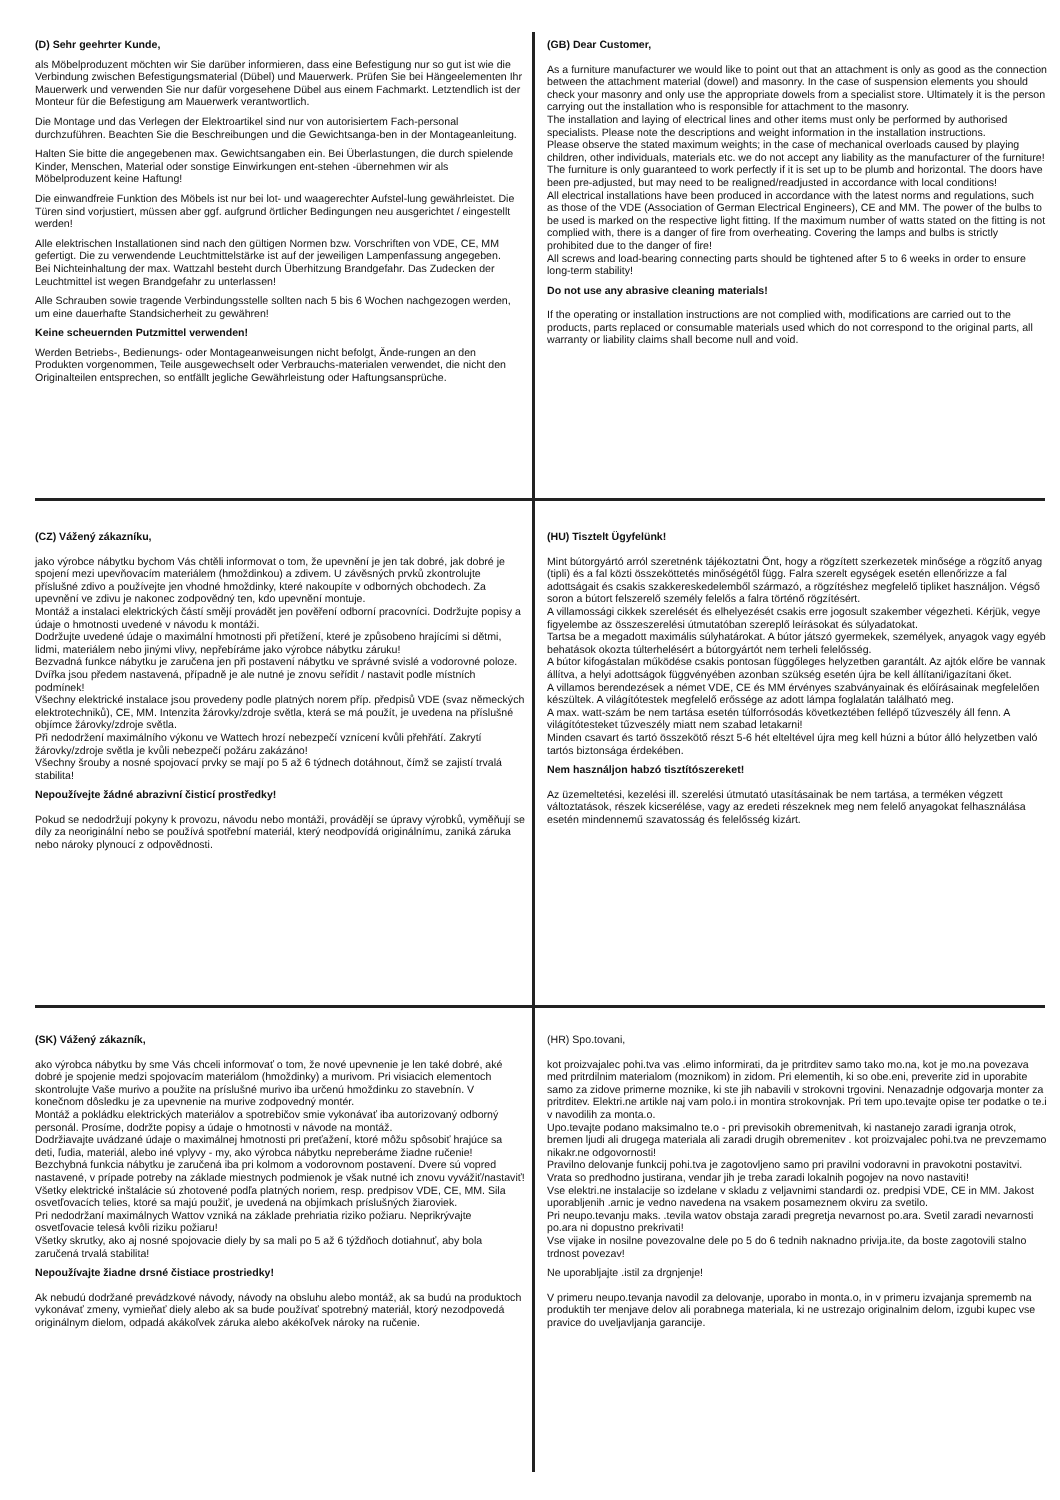(D) Sehr geehrter Kunde,
als Möbelproduzent möchten wir Sie darüber informieren, dass eine Befestigung nur so gut ist wie die Verbindung zwischen Befestigungsmaterial (Dübel) und Mauerwerk. Prüfen Sie bei Hängeelementen Ihr Mauerwerk und verwenden Sie nur dafür vorgesehene Dübel aus einem Fachmarkt. Letztendlich ist der Monteur für die Befestigung am Mauerwerk verantwortlich.
Die Montage und das Verlegen der Elektroartikel sind nur von autorisiertem Fach-personal durchzuführen. Beachten Sie die Beschreibungen und die Gewichtsanga-ben in der Montageanleitung.
Halten Sie bitte die angegebenen max. Gewichtsangaben ein. Bei Überlastungen, die durch spielende Kinder, Menschen, Material oder sonstige Einwirkungen ent-stehen -übernehmen wir als Möbelproduzent keine Haftung!
Die einwandfreie Funktion des Möbels ist nur bei lot- und waagerechter Aufstel-lung gewährleistet. Die Türen sind vorjustiert, müssen aber ggf. aufgrund örtlicher Bedingungen neu ausgerichtet / eingestellt werden!
Alle elektrischen Installationen sind nach den gültigen Normen bzw. Vorschriften von VDE, CE, MM gefertigt. Die zu verwendende Leuchtmittelstärke ist auf der jeweiligen Lampenfassung angegeben.
Bei Nichteinhaltung der max. Wattzahl besteht durch Überhitzung Brandgefahr. Das Zudecken der Leuchtmittel ist wegen Brandgefahr zu unterlassen!
Alle Schrauben sowie tragende Verbindungsstelle sollten nach 5 bis 6 Wochen nachgezogen werden, um eine dauerhafte Standsicherheit zu gewähren!
Keine scheuernden Putzmittel verwenden!
Werden Betriebs-, Bedienungs- oder Montageanweisungen nicht befolgt, Ände-rungen an den Produkten vorgenommen, Teile ausgewechselt oder Verbrauchs-materialen verwendet, die nicht den Originalteilen entsprechen, so entfällt jegliche Gewährleistung oder Haftungsansprüche.
(GB) Dear Customer,
As a furniture manufacturer we would like to point out that an attachment is only as good as the connection between the attachment material (dowel) and masonry. In the case of suspension elements you should check your masonry and only use the appropriate dowels from a specialist store. Ultimately it is the person carrying out the installation who is responsible for attachment to the masonry.
The installation and laying of electrical lines and other items must only be performed by authorised specialists. Please note the descriptions and weight information in the installation instructions.
Please observe the stated maximum weights; in the case of mechanical overloads caused by playing children, other individuals, materials etc. we do not accept any liability as the manufacturer of the furniture!
The furniture is only guaranteed to work perfectly if it is set up to be plumb and horizontal. The doors have been pre-adjusted, but may need to be realigned/readjusted in accordance with local conditions!
All electrical installations have been produced in accordance with the latest norms and regulations, such as those of the VDE (Association of German Electrical Engineers), CE and MM. The power of the bulbs to be used is marked on the respective light fitting. If the maximum number of watts stated on the fitting is not complied with, there is a danger of fire from overheating. Covering the lamps and bulbs is strictly prohibited due to the danger of fire!
All screws and load-bearing connecting parts should be tightened after 5 to 6 weeks in order to ensure long-term stability!
Do not use any abrasive cleaning materials!
If the operating or installation instructions are not complied with, modifications are carried out to the products, parts replaced or consumable materials used which do not correspond to the original parts, all warranty or liability claims shall become null and void.
(CZ) Vážený zákazníku,
jako výrobce nábytku bychom Vás chtěli informovat o tom, že upevnění je jen tak dobré, jak dobré je spojení mezi upevňovacím materiálem (hmoždinkou) a zdivem. U závěsných prvků zkontrolujte příslušné zdivo a používejte jen vhodné hmoždinky, které nakoupíte v odborných obchodech. Za upevnění ve zdivu je nakonec zodpovědný ten, kdo upevnění montuje.
Montáž a instalaci elektrických částí smějí provádět jen pověření odborní pracovníci. Dodržujte popisy a údaje o hmotnosti uvedené v návodu k montáži.
Dodržujte uvedené údaje o maximální hmotnosti při přetížení, které je způsobeno hrajícími si dětmi, lidmi, materiálem nebo jinými vlivy, nepřebíráme jako výrobce nábytku záruku!
Bezvadná funkce nábytku je zaručena jen při postavení nábytku ve správné svislé a vodorovné poloze. Dvířka jsou předem nastavená, případně je ale nutné je znovu seřídit / nastavit podle místních podmínek!
Všechny elektrické instalace jsou provedeny podle platných norem příp. předpisů VDE (svaz německých elektrotechniků), CE, MM. Intenzita žárovky/zdroje světla, která se má použít, je uvedena na příslušné objímce žárovky/zdroje světla.
Při nedodržení maximálního výkonu ve Wattech hrozí nebezpečí vznícení kvůli přehřátí. Zakrytí žárovky/zdroje světla je kvůli nebezpečí požáru zakázáno!
Všechny šrouby a nosné spojovací prvky se mají po 5 až 6 týdnech dotáhnout, čímž se zajistí trvalá stabilita!
Nepoužívejte žádné abrazivní čisticí prostředky!
Pokud se nedodržují pokyny k provozu, návodu nebo montáži, provádějí se úpravy výrobků, vyměňují se díly za neoriginální nebo se používá spotřební materiál, který neodpovídá originálnímu, zaniká záruka nebo nároky plynoucí z odpovědnosti.
(HU) Tisztelt Ügyfelünk!
Mint bútorgyártó arról szeretnénk tájékoztatni Önt, hogy a rögzített szerkezetek minősége a rögzítő anyag (tipli) és a fal közti összeköttetés minőségétől függ. Falra szerelt egységek esetén ellenőrizze a fal adottságait és csakis szakkereskedelemből származó, a rögzítéshez megfelelő tipliket használjon. Végső soron a bútort felszerelő személy felelős a falra történő rögzítésért.
A villamossági cikkek szerelését és elhelyezését csakis erre jogosult szakember végezheti. Kérjük, vegye figyelembe az összeszerelési útmutatóban szereplő leírásokat és súlyadatokat.
Tartsa be a megadott maximális súlyhatárokat. A bútor játszó gyermekek, személyek, anyagok vagy egyéb behatások okozta túlterhelésért a bútorgyártót nem terheli felelősség.
A bútor kifogástalan működése csakis pontosan függőleges helyzetben garantált. Az ajtók előre be vannak állítva, a helyi adottságok függvényében azonban szükség esetén újra be kell állítani/igazítani őket.
A villamos berendezések a német VDE, CE és MM érvényes szabványainak és előírásainak megfelelően készültek. A világítótestek megfelelő erőssége az adott lámpa foglalatán található meg.
A max. watt-szám be nem tartása esetén túlforrósodás következtében fellépő tűzveszély áll fenn. A világítótesteket tűzveszély miatt nem szabad letakarni!
Minden csavart és tartó összekötő részt 5-6 hét elteltével újra meg kell húzni a bútor álló helyzetben való tartós biztonsága érdekében.
Nem használjon habzó tisztítószereket!
Az üzemeltetési, kezelési ill. szerelési útmutató utasításainak be nem tartása, a terméken végzett változtatások, részek kicserélése, vagy az eredeti részeknek meg nem felelő anyagokat felhasználása esetén mindennemű szavatosság és felelősség kizárt.
(SK) Vážený zákazník,
ako výrobca nábytku by sme Vás chceli informovať o tom, že nové upevnenie je len také dobré, aké dobré je spojenie medzi spojovacím materiálom (hmoždinky) a murivom. Pri visiacich elementoch skontrolujte Vaše murivo a použite na príslušné murivo iba určenú hmoždinku zo stavebnín. V konečnom dôsledku je za upevnenie na murive zodpovedný montér.
Montáž a pokládku elektrických materiálov a spotrebičov smie vykonávať iba autorizovaný odborný personál. Prosíme, dodržte popisy a údaje o hmotnosti v návode na montáž.
Dodržiavajte uvádzané údaje o maximálnej hmotnosti pri preťažení, ktoré môžu spôsobiť hrajúce sa deti, ľudia, materiál, alebo iné vplyvy - my, ako výrobca nábytku nepreberáme žiadne ručenie!
Bezchybná funkcia nábytku je zaručená iba pri kolmom a vodorovnom postavení. Dvere sú vopred nastavené, v prípade potreby na základe miestnych podmienok je však nutné ich znovu vyvážiť/nastaviť!
Všetky elektrické inštalácie sú zhotovené podľa platných noriem, resp. predpisov VDE, CE, MM. Sila osvetľovacích telies, ktoré sa majú použiť, je uvedená na objímkach príslušných žiaroviek.
Pri nedodržaní maximálnych Wattov vzniká na základe prehriatia riziko požiaru. Neprikrývajte osvetľovacie telesá kvôli riziku požiaru!
Všetky skrutky, ako aj nosné spojovacie diely by sa mali po 5 až 6 týždňoch dotiahnuť, aby bola zaručená trvalá stabilita!
Nepoužívajte žiadne drsné čistiace prostriedky!
Ak nebudú dodržané prevádzkové návody, návody na obsluhu alebo montáž, ak sa budú na produktoch vykonávať zmeny, vymieňať diely alebo ak sa bude používať spotrebný materiál, ktorý nezodpovedá originálnym dielom, odpadá akákoľvek záruka alebo akékoľvek nároky na ručenie.
(HR) Spo.tovani,
kot proizvajalec pohi.tva vas .elimo informirati, da je pritrditev samo tako mo.na, kot je mo.na povezava med pritrdilnim materialom (moznikom) in zidom. Pri elementih, ki so obe.eni, preverite zid in uporabite samo za zidove primerne moznike, ki ste jih nabavili v strokovni trgovini. Nenazadnje odgovarja monter za pritrditev. Elektri.ne artikle naj vam polo.i in montira strokovnjak. Pri tem upo.tevajte opise ter podatke o te.i v navodilih za monta.o.
Upo.tevajte podano maksimalno te.o - pri previsokih obremenitvah, ki nastanejo zaradi igranja otrok, bremen ljudi ali drugega materiala ali zaradi drugih obremenitev . kot proizvajalec pohi.tva ne prevzemamo nikakr.ne odgovornosti!
Pravilno delovanje funkcij pohi.tva je zagotovljeno samo pri pravilni vodoravni in pravokotni postavitvi. Vrata so predhodno justirana, vendar jih je treba zaradi lokalnih pogojev na novo nastaviti!
Vse elektri.ne instalacije so izdelane v skladu z veljavnimi standardi oz. predpisi VDE, CE in MM. Jakost uporabljenih .arnic je vedno navedena na vsakem posameznem okviru za svetilo.
Pri neupo.tevanju maks. .tevila watov obstaja zaradi pregretja nevarnost po.ara. Svetil zaradi nevarnosti po.ara ni dopustno prekrivati!
Vse vijake in nosilne povezovalne dele po 5 do 6 tednih naknadno privija.ite, da boste zagotovili stalno trdnost povezav!
Ne uporabljajte .istil za drgnjenje!
V primeru neupo.tevanja navodil za delovanje, uporabo in monta.o, in v primeru izvajanja sprememb na produktih ter menjave delov ali porabnega materiala, ki ne ustrezajo originalnim delom, izgubi kupec vse pravice do uveljavljanja garancije.